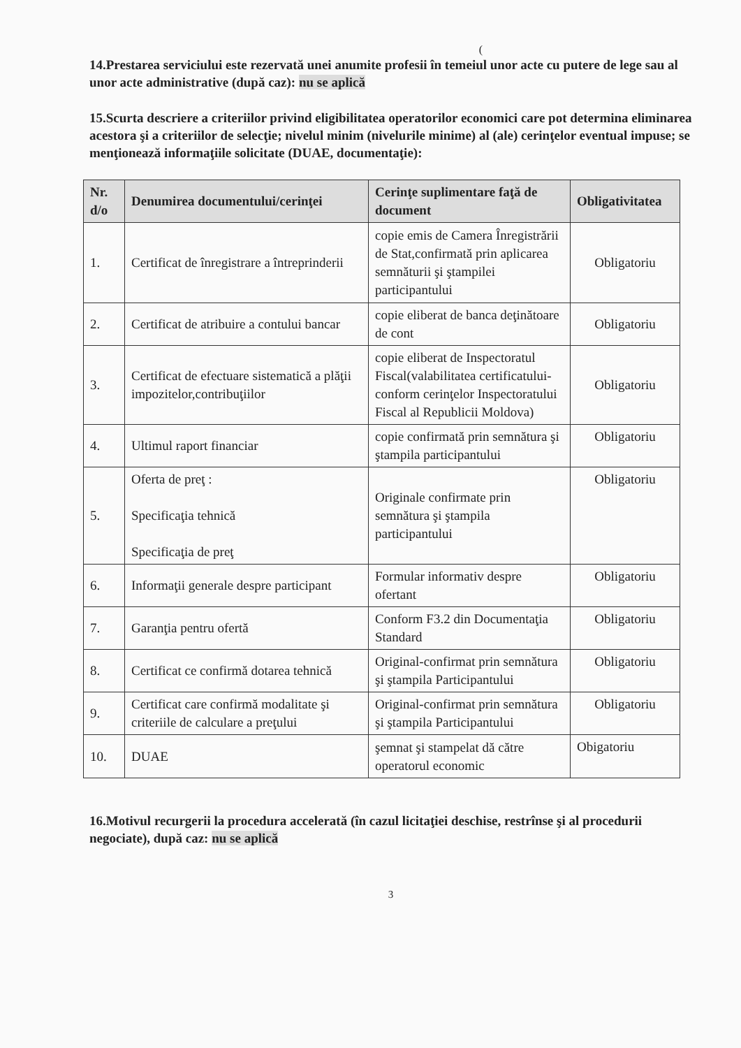(
14.Prestarea serviciului este rezervată unei anumite profesii în temeiul unor acte cu putere de lege sau al unor acte administrative (după caz): nu se aplică
15.Scurta descriere a criteriilor privind eligibilitatea operatorilor economici care pot determina eliminarea acestora şi a criteriilor de selecţie; nivelul minim (nivelurile minime) al (ale) cerinţelor eventual impuse; se menţionează informaţiile solicitate (DUAE, documentaţie):
| Nr. d/o | Denumirea documentului/cerinţei | Cerinţe suplimentare faţă de document | Obligativitatea |
| --- | --- | --- | --- |
| 1. | Certificat de înregistrare a întreprinderii | copie emis de Camera Înregistrării de Stat,confirmată prin aplicarea semnăturii şi ştampilei participantului | Obligatoriu |
| 2. | Certificat de atribuire a contului bancar | copie eliberat de banca deţinătoare de cont | Obligatoriu |
| 3. | Certificat de efectuare sistematică a plăţii impozitelor,contribuţiilor | copie eliberat de Inspectoratul Fiscal(valabilitatea certificatului-conform cerinţelor Inspectoratului Fiscal al Republicii Moldova) | Obligatoriu |
| 4. | Ultimul raport financiar | copie confirmată prin semnătura şi ştampila participantului | Obligatoriu |
| 5. | Oferta de preţ : Specificaţia tehnică Specificaţia de preţ | Originale confirmate prin semnătura şi ştampila participantului | Obligatoriu |
| 6. | Informaţii generale despre participant | Formular informativ despre ofertant | Obligatoriu |
| 7. | Garanţia pentru ofertă | Conform F3.2 din Documentaţia Standard | Obligatoriu |
| 8. | Certificat ce confirmă dotarea tehnică | Original-confirmat prin semnătura şi ştampila Participantului | Obligatoriu |
| 9. | Certificat care confirmă modalitate şi criteriile de calculare a preţului | Original-confirmat prin semnătura şi ştampila Participantului | Obligatoriu |
| 10. | DUAE | şemnat şi stampelat dă către operatorul economic | Obigatoriu |
16.Motivul recurgerii la procedura accelerată (în cazul licitaţiei deschise, restrînse şi al procedurii negociate), după caz: nu se aplică
3